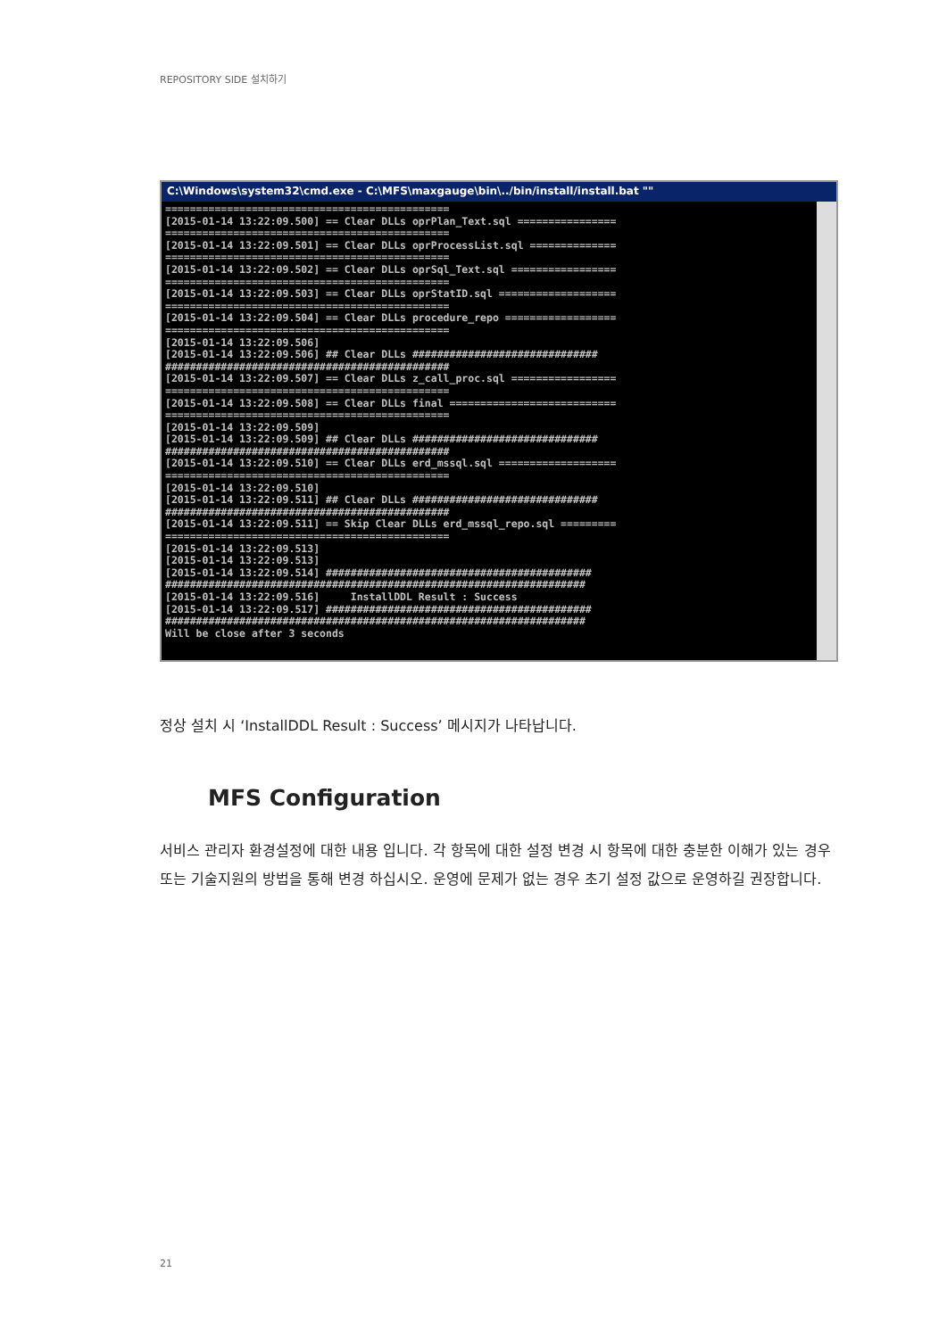REPOSITORY SIDE 설치하기
C:\Windows\system32\cmd.exe - C:\MFS\maxgauge\bin\../bin/install/install.bat ""
============================================== [2015-01-14 13:22:09.500] == Clear DLLs oprPlan_Text.sql ================ ============================================== [2015-01-14 13:22:09.501] == Clear DLLs oprProcessList.sql ============== ============================================== [2015-01-14 13:22:09.502] == Clear DLLs oprSql_Text.sql ================= ============================================== [2015-01-14 13:22:09.503] == Clear DLLs oprStatID.sql =================== ============================================== [2015-01-14 13:22:09.504] == Clear DLLs procedure_repo ================== ============================================== [2015-01-14 13:22:09.506] [2015-01-14 13:22:09.506] ## Clear DLLs ############################## ############################################## [2015-01-14 13:22:09.507] == Clear DLLs z_call_proc.sql ================= ============================================== [2015-01-14 13:22:09.508] == Clear DLLs final =========================== ============================================== [2015-01-14 13:22:09.509] [2015-01-14 13:22:09.509] ## Clear DLLs ############################## ############################################## [2015-01-14 13:22:09.510] == Clear DLLs erd_mssql.sql =================== ============================================== [2015-01-14 13:22:09.510] [2015-01-14 13:22:09.511] ## Clear DLLs ############################## ############################################## [2015-01-14 13:22:09.511] == Skip Clear DLLs erd_mssql_repo.sql ========= ============================================== [2015-01-14 13:22:09.513] [2015-01-14 13:22:09.513] [2015-01-14 13:22:09.514] ########################################### #################################################################### [2015-01-14 13:22:09.516] InstallDDL Result : Success [2015-01-14 13:22:09.517] ########################################### #################################################################### Will be close after 3 seconds
정상 설치 시 ‘InstallDDL Result : Success’ 메시지가 나타납니다.
MFS Configuration
서비스 관리자 환경설정에 대한 내용 입니다. 각 항목에 대한 설정 변경 시 항목에 대한 충분한 이해가 있는 경우 또는 기술지원의 방법을 통해 변경 하십시오. 운영에 문제가 없는 경우 초기 설정 값으로 운영하길 권장합니다.
21